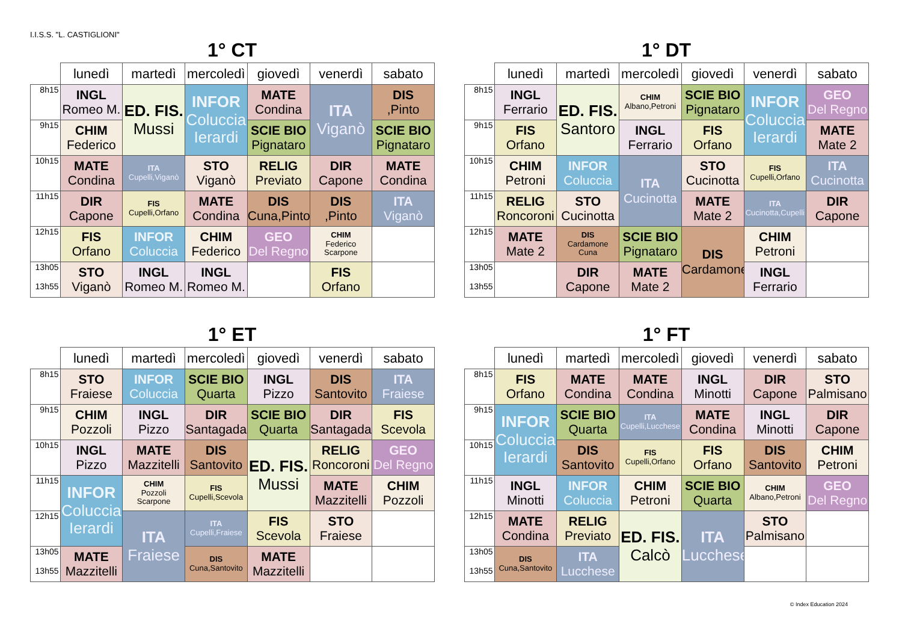I.I.S.S. "L. CASTIGLIONI"
1° CT
| | lunedì | martedì | mercoledì | giovedì | venerdì | sabato |
| --- | --- | --- | --- | --- | --- | --- |
| 8h15 | INGL Romeo M. | ED. FIS. Mussi | INFOR Coluccia Ierardi | MATE Condina | ITA Viganò | DIS ,Pinto |
| 9h15 | CHIM Federico | | | SCIE BIO Pignataro | | SCIE BIO Pignataro |
| 10h15 | MATE Condina | ITA Cupelli,Viganò | STO Viganò | RELIG Previato | DIR Capone | MATE Condina |
| 11h15 | DIR Capone | FIS Cupelli,Orfano | MATE Condina | DIS Cuna,Pinto | DIS ,Pinto | ITA Viganò |
| 12h15 | FIS Orfano | INFOR Coluccia | CHIM Federico | GEO Del Regno | CHIM Federico Scarpone | |
| 13h05 13h55 | STO Viganò | INGL Romeo M. | INGL Romeo M. | | FIS Orfano | |
1° DT
| | lunedì | martedì | mercoledì | giovedì | venerdì | sabato |
| --- | --- | --- | --- | --- | --- | --- |
| 8h15 | INGL Ferrario | ED. FIS. Santoro | CHIM Albano,Petroni | SCIE BIO Pignataro | INFOR Coluccia Ierardi | GEO Del Regno |
| 9h15 | FIS Orfano | | INGL Ferrario | FIS Orfano | | MATE Mate 2 |
| 10h15 | CHIM Petroni | INFOR Coluccia | ITA Cucinotta | STO Cucinotta | FIS Cupelli,Orfano | ITA Cucinotta |
| 11h15 | RELIG Roncoroni | STO Cucinotta | | MATE Mate 2 | ITA Cucinotta,Cupelli | DIR Capone |
| 12h15 | MATE Mate 2 | DIS Cardamone Cuna | SCIE BIO Pignataro | DIS Cardamone | CHIM Petroni | |
| 13h05 13h55 | | DIR Capone | MATE Mate 2 | | INGL Ferrario | |
1° ET
| | lunedì | martedì | mercoledì | giovedì | venerdì | sabato |
| --- | --- | --- | --- | --- | --- | --- |
| 8h15 | STO Fraiese | INFOR Coluccia | SCIE BIO Quarta | INGL Pizzo | DIS Santovito | ITA Fraiese |
| 9h15 | CHIM Pozzoli | INGL Pizzo | DIR Santagada | SCIE BIO Quarta | DIR Santagada | FIS Scevola |
| 10h15 | INGL Pizzo | MATE Mazzitelli | DIS Santovito | ED. FIS. Mussi | RELIG Roncoroni | GEO Del Regno |
| 11h15 | INFOR Coluccia Ierardi | CHIM Pozzoli Scarpone | FIS Cupelli,Scevola | | MATE Mazzitelli | CHIM Pozzoli |
| 12h15 | | ITA Fraiese | ITA Cupelli,Fraiese | FIS Scevola | STO Fraiese | |
| 13h05 13h55 | MATE Mazzitelli | | DIS Cuna,Santovito | MATE Mazzitelli | | |
1° FT
| | lunedì | martedì | mercoledì | giovedì | venerdì | sabato |
| --- | --- | --- | --- | --- | --- | --- |
| 8h15 | FIS Orfano | MATE Condina | MATE Condina | INGL Minotti | DIR Capone | STO Palmisano |
| 9h15 | INFOR Coluccia Ierardi | SCIE BIO Quarta | ITA Cupelli,Lucchese | MATE Condina | INGL Minotti | DIR Capone |
| 10h15 | | DIS Santovito | FIS Cupelli,Orfano | FIS Orfano | DIS Santovito | CHIM Petroni |
| 11h15 | INGL Minotti | INFOR Coluccia | CHIM Petroni | SCIE BIO Quarta | CHIM Albano,Petroni | GEO Del Regno |
| 12h15 | MATE Condina | RELIG Previato | ED. FIS. Calcò | ITA Lucchese | STO Palmisano | |
| 13h05 13h55 | DIS Cuna,Santovito | ITA Lucchese | | | | |
© Index Education 2024